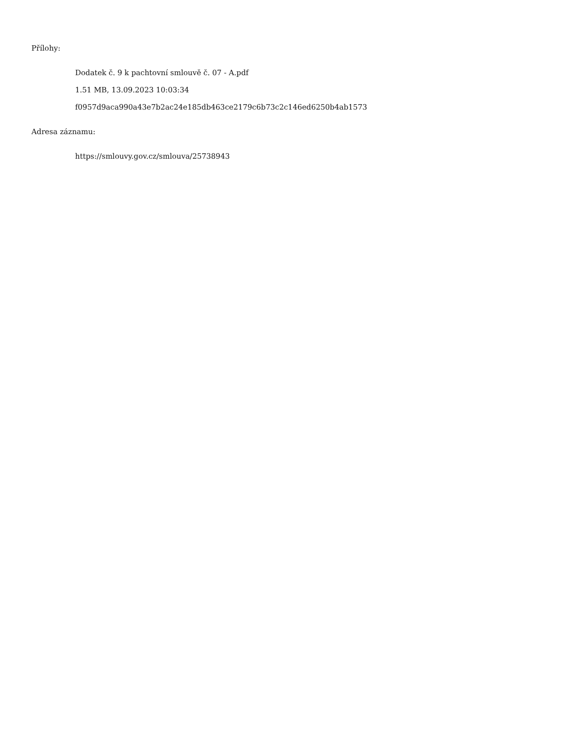Přílohy:
Dodatek č. 9 k pachtovní smlouvě č. 07 - A.pdf
1.51 MB, 13.09.2023 10:03:34
f0957d9aca990a43e7b2ac24e185db463ce2179c6b73c2c146ed6250b4ab1573
Adresa záznamu:
https://smlouvy.gov.cz/smlouva/25738943